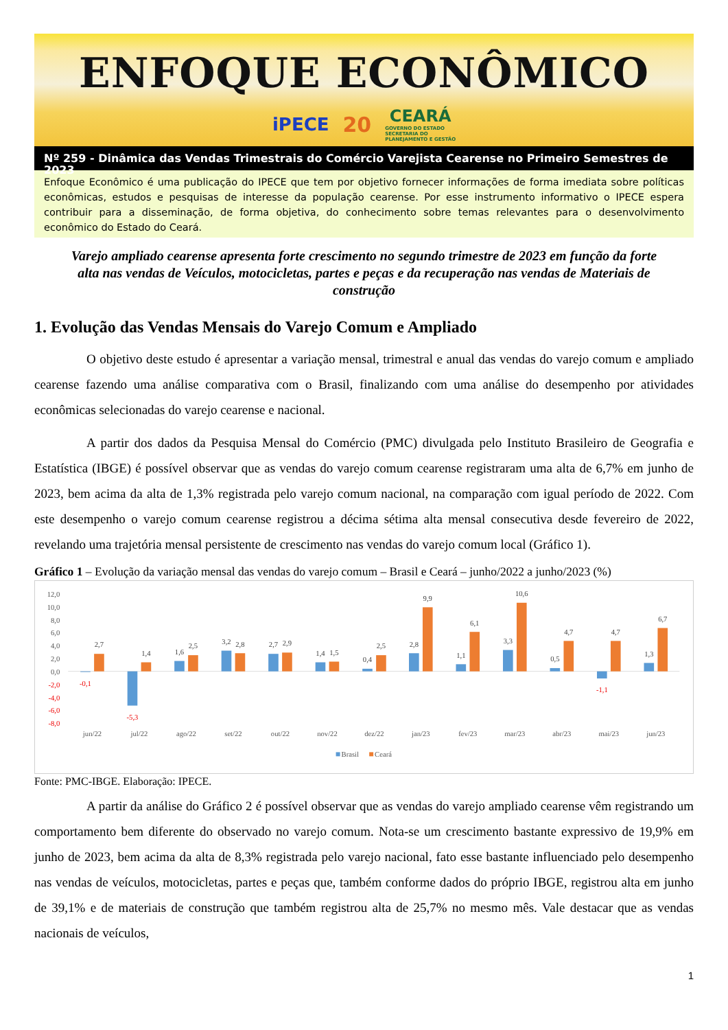ENFOQUE ECONÔMICO
iPECE 20 CEARÁ
GOVERNO DO ESTADO
SECRETARIA DO
PLANEJAMENTO E GESTÃO
Nº 259 - Dinâmica das Vendas Trimestrais do Comércio Varejista Cearense no Primeiro Semestres de 2023
Enfoque Econômico é uma publicação do IPECE que tem por objetivo fornecer informações de forma imediata sobre políticas econômicas, estudos e pesquisas de interesse da população cearense. Por esse instrumento informativo o IPECE espera contribuir para a disseminação, de forma objetiva, do conhecimento sobre temas relevantes para o desenvolvimento econômico do Estado do Ceará.
Varejo ampliado cearense apresenta forte crescimento no segundo trimestre de 2023 em função da forte alta nas vendas de Veículos, motocicletas, partes e peças e da recuperação nas vendas de Materiais de construção
1. Evolução das Vendas Mensais do Varejo Comum e Ampliado
O objetivo deste estudo é apresentar a variação mensal, trimestral e anual das vendas do varejo comum e ampliado cearense fazendo uma análise comparativa com o Brasil, finalizando com uma análise do desempenho por atividades econômicas selecionadas do varejo cearense e nacional.
A partir dos dados da Pesquisa Mensal do Comércio (PMC) divulgada pelo Instituto Brasileiro de Geografia e Estatística (IBGE) é possível observar que as vendas do varejo comum cearense registraram uma alta de 6,7% em junho de 2023, bem acima da alta de 1,3% registrada pelo varejo comum nacional, na comparação com igual período de 2022. Com este desempenho o varejo comum cearense registrou a décima sétima alta mensal consecutiva desde fevereiro de 2022, revelando uma trajetória mensal persistente de crescimento nas vendas do varejo comum local (Gráfico 1).
Gráfico 1 – Evolução da variação mensal das vendas do varejo comum – Brasil e Ceará – junho/2022 a junho/2023 (%)
12,0
10,0
8,0
6,0
4,0
2,0
0,0
-2,0
-4,0
-6,0
-8,0
-0,1
2,7
-5,3
1,4
1,6
2,5
3,2
2,8
2,7
2,9
1,4
1,5
0,4
2,5
2,8
9,9
1,1
6,1
3,3
10,6
0,5
4,7
-1,1
4,7
1,3
6,7
jun/22
jul/22
ago/22
set/22
out/22
nov/22
dez/22
jan/23
fev/23
mar/23
abr/23
mai/23
jun/23
Brasil
Ceará
Fonte: PMC-IBGE. Elaboração: IPECE.
A partir da análise do Gráfico 2 é possível observar que as vendas do varejo ampliado cearense vêm registrando um comportamento bem diferente do observado no varejo comum. Nota-se um crescimento bastante expressivo de 19,9% em junho de 2023, bem acima da alta de 8,3% registrada pelo varejo nacional, fato esse bastante influenciado pelo desempenho nas vendas de veículos, motocicletas, partes e peças que, também conforme dados do próprio IBGE, registrou alta em junho de 39,1% e de materiais de construção que também registrou alta de 25,7% no mesmo mês. Vale destacar que as vendas nacionais de veículos,
1